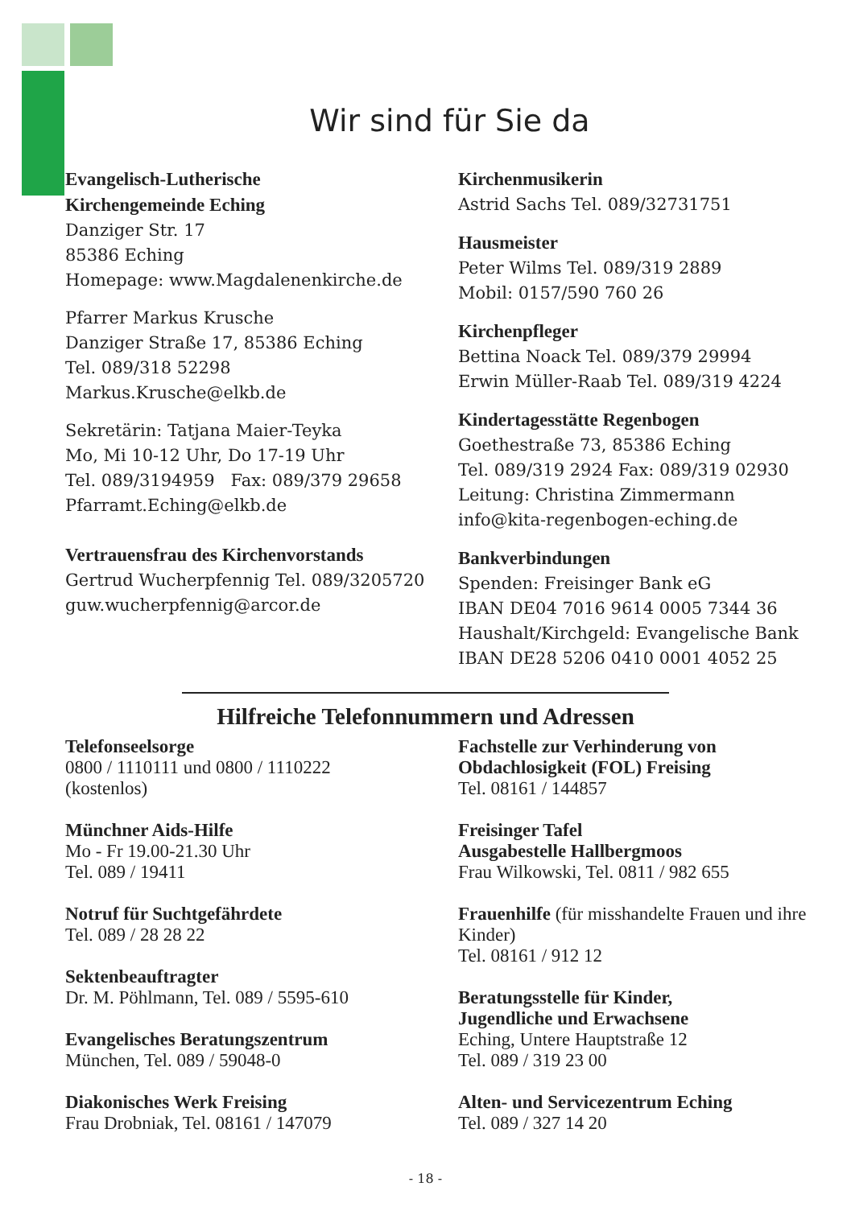Wir sind für Sie da
Evangelisch-Lutherische
Kirchengemeinde Eching
Danziger Str. 17
85386 Eching
Homepage: www.Magdalenenkirche.de
Pfarrer Markus Krusche
Danziger Straße 17, 85386 Eching
Tel. 089/318 52298
Markus.Krusche@elkb.de
Sekretärin: Tatjana Maier-Teyka
Mo, Mi 10-12 Uhr, Do 17-19 Uhr
Tel. 089/3194959 Fax: 089/379 29658
Pfarramt.Eching@elkb.de
Vertrauensfrau des Kirchenvorstands
Gertrud Wucherpfennig Tel. 089/3205720
guw.wucherpfennig@arcor.de
Kirchenmusikerin
Astrid Sachs Tel. 089/32731751
Hausmeister
Peter Wilms Tel. 089/319 2889
Mobil: 0157/590 760 26
Kirchenpfleger
Bettina Noack Tel. 089/379 29994
Erwin Müller-Raab Tel. 089/319 4224
Kindertagesstätte Regenbogen
Goethestraße 73, 85386 Eching
Tel. 089/319 2924 Fax: 089/319 02930
Leitung: Christina Zimmermann
info@kita-regenbogen-eching.de
Bankverbindungen
Spenden: Freisinger Bank eG
IBAN DE04 7016 9614 0005 7344 36
Haushalt/Kirchgeld: Evangelische Bank
IBAN DE28 5206 0410 0001 4052 25
Hilfreiche Telefonnummern und Adressen
Telefonseelsorge
0800 / 1110111 und 0800 / 1110222
(kostenlos)
Münchner Aids-Hilfe
Mo - Fr 19.00-21.30 Uhr
Tel. 089 / 19411
Notruf für Suchtgefährdete
Tel. 089 / 28 28 22
Sektenbeauftragter
Dr. M. Pöhlmann, Tel. 089 / 5595-610
Evangelisches Beratungszentrum
München, Tel. 089 / 59048-0
Diakonisches Werk Freising
Frau Drobniak, Tel. 08161 / 147079
Fachstelle zur Verhinderung von Obdachlosigkeit (FOL) Freising
Tel. 08161 / 144857
Freisinger Tafel
Ausgabestelle Hallbergmoos
Frau Wilkowski, Tel. 0811 / 982 655
Frauenhilfe (für misshandelte Frauen und ihre Kinder)
Tel. 08161 / 912 12
Beratungsstelle für Kinder,
Jugendliche und Erwachsene
Eching, Untere Hauptstraße 12
Tel. 089 / 319 23 00
Alten- und Servicezentrum Eching
Tel. 089 / 327 14 20
- 18 -